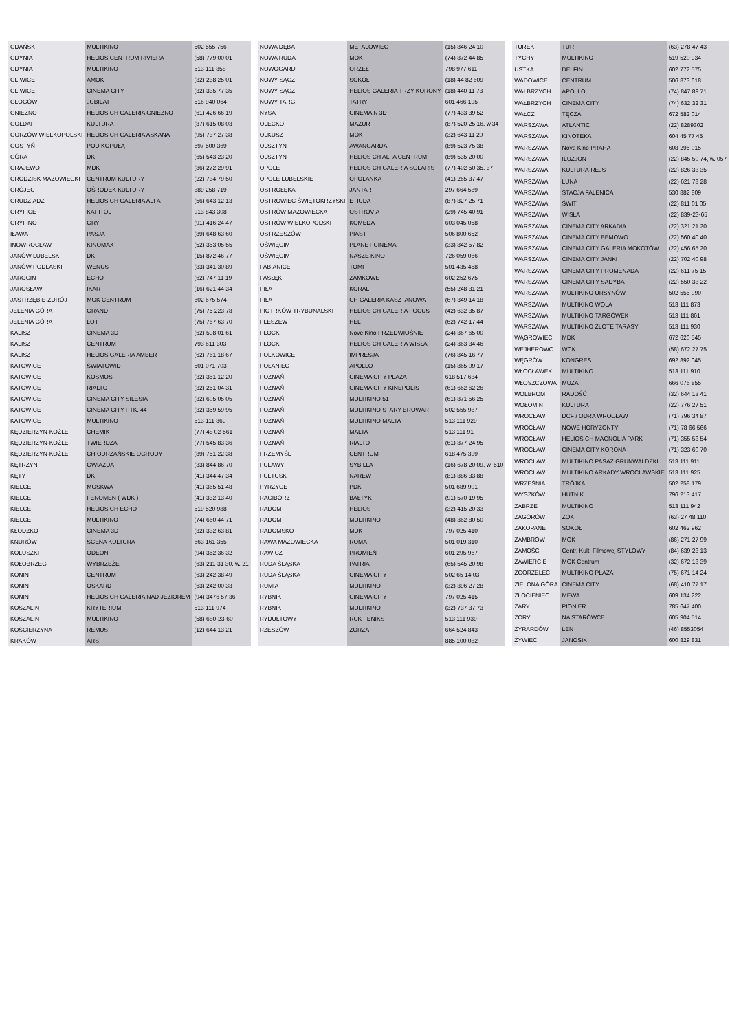| GDAŃSK | MULTIKINO | 502 555 756 |
| GDYNIA | HELIOS CENTRUM RIVIERA | (58) 779 00 01 |
| GDYNIA | MULTIKINO | 513 111 858 |
| GLIWICE | AMOK | (32) 238 25 01 |
| GLIWICE | CINEMA CITY | (32) 335 77 35 |
| GŁOGÓW | JUBILAT | 516 940 064 |
| GNIEZNO | HELIOS CH GALERIA GNIEZNO | (61) 426 66 19 |
| GOŁDAP | KULTURA | (87) 615 08 03 |
| GORZÓW WIELKOPOLSKI | HELIOS CH GALERIA ASKANA | (95) 737 27 38 |
| GOSTYŃ | POD KOPUŁĄ | 697 500 369 |
| GÓRA | DK | (65) 543 23 20 |
| GRAJEWO | MDK | (86) 272 29 91 |
| GRODZISK MAZOWIECKI | CENTRUM KULTURY | (22) 734 79 50 |
| GRÓJEC | OŚRODEK KULTURY | 889 258 719 |
| GRUDZIĄDZ | HELIOS CH GALERIA ALFA | (56) 643 12 13 |
| GRYFICE | KAPITOL | 913 843 308 |
| GRYFINO | GRYF | (91) 416 24 47 |
| IŁAWA | PASJA | (89) 648 63 60 |
| INOWROCŁAW | KINOMAX | (52) 353 05 55 |
| JANÓW LUBELSKI | DK | (15) 872 46 77 |
| JANÓW PODLASKI | WENUS | (83) 341 30 89 |
| JAROCIN | ECHO | (62) 747 11 19 |
| JAROSŁAW | IKAR | (16) 621 44 34 |
| JASTRZĘBIE-ZDRÓJ | MOK CENTRUM | 602 675 574 |
| JELENIA GÓRA | GRAND | (75) 75 223 78 |
| JELENIA GÓRA | LOT | (75) 767 63 70 |
| KALISZ | CINEMA 3D | (62) 598 01 61 |
| KALISZ | CENTRUM | 793 611 303 |
| KALISZ | HELIOS GALERIA AMBER | (62) 761 18 67 |
| KATOWICE | ŚWIATOWID | 501 071 703 |
| KATOWICE | KOSMOS | (32) 351 12 20 |
| KATOWICE | RIALTO | (32) 251 04 31 |
| KATOWICE | CINEMA CITY SILESIA | (32) 605 05 05 |
| KATOWICE | CINEMA CITY PTK. 44 | (32) 359 59 95 |
| KATOWICE | MULTIKINO | 513 111 869 |
| KĘDZIERZYN-KOŹLE | CHEMIK | (77) 48 02-561 |
| KĘDZIERZYN-KOŹLE | TWIERDZA | (77) 545 83 36 |
| KĘDZIERZYN-KOŹLE | CH ODRZAŃSKIE OGRODY | (89) 751 22 38 |
| KĘTRZYN | GWIAZDA | (33) 844 86 70 |
| KĘTY | DK | (41) 344 47 34 |
| KIELCE | MOSKWA | (41) 365 51 48 |
| KIELCE | FENOMEN ( WDK ) | (41) 332 13 40 |
| KIELCE | HELIOS CH ECHO | 519 520 988 |
| KIELCE | MULTIKINO | (74) 660 44 71 |
| KŁODZKO | CINEMA 3D | (32) 332 63 81 |
| KNURÓW | SCENA KULTURA | 663 161 355 |
| KOLUSZKI | ODEON | (94) 352 36 32 |
| KOŁOBRZEG | WYBRZEŻE | (63) 211 31 30, w. 21 |
| KONIN | CENTRUM | (63) 242 38 49 |
| KONIN | OSKARD | (63) 242 00 33 |
| KONIN | HELIOS CH GALERIA NAD JEZIOREM | (94) 3476 57 36 |
| KOSZALIN | KRYTERIUM | 513 111 974 |
| KOSZALIN | MULTIKINO | (58) 680-23-60 |
| KOŚCIERZYNA | REMUS | (12) 644 13 21 |
| KRAKÓW | ARS | |
| NOWA DĘBA | METALOWIEC | (15) 846 24 10 |
| NOWA RUDA | MOK | (74) 872 44 85 |
| NOWOGARD | ORZEŁ | 798 977 611 |
| NOWY SĄCZ | SOKÓŁ | (18) 44 82 609 |
| NOWY SĄCZ | HELIOS GALERIA TRZY KORONY | (18) 440 11 73 |
| NOWY TARG | TATRY | 601 466 195 |
| NYSA | CINEMA N 3D | (77) 433 39 52 |
| OLECKO | MAZUR | (87) 520 25 16, w.34 |
| OLKUSZ | MOK | (32) 643 11 20 |
| OLSZTYN | AWANGARDA | (89) 523 75 38 |
| OLSZTYN | HELIOS CH ALFA CENTRUM | (89) 535 20 00 |
| OPOLE | HELIOS CH GALERIA SOLARIS | (77) 402 50 35, 37 |
| OPOLE LUBELSKIE | OPOLANKA | (41) 265 37 47 |
| OSTROŁĘKA | JANTAR | 297 664 589 |
| OSTROWIEC ŚWIĘTOKRZYSKI | ETIUDA | (87) 827 25 71 |
| OSTRÓW MAZOWIECKA | OSTROVIA | (29) 745 40 91 |
| OSTRÓW WIELKOPOLSKI | KOMEDA | 603 045 058 |
| OSTRZESZÓW | PIAST | 506 800 652 |
| OŚWIĘCIM | PLANET CINEMA | (33) 842 57 82 |
| OŚWIĘCIM | NASZE KINO | 726 059 066 |
| PABIANICE | TOMI | 501 435 458 |
| PASŁĘK | ZAMKOWE | 602 252 675 |
| PIŁA | KORAL | (55) 248 31 21 |
| PIŁA | CH GALERIA KASZTANOWA | (67) 349 14 18 |
| PIOTRKÓW TRYBUNALSKI | HELIOS CH GALERIA FOCUS | (42) 632 35 87 |
| PLESZEW | HEL | (62) 742 17 44 |
| PŁOCK | Nove Kino PRZEDWIOŚNIE | (24) 367 65 00 |
| PŁOCK | HELIOS CH GALERIA WISŁA | (24) 363 34 46 |
| POLKOWICE | IMPRESJA | (76) 845 16 77 |
| POŁANIEC | APOLLO | (15) 865 09 17 |
| POZNAŃ | CINEMA CITY PLAZA | 618 517 634 |
| POZNAŃ | CINEMA CITY KINEPOLIS | (61) 662 62 26 |
| POZNAŃ | MULTIKINO 51 | (61) 871 56 25 |
| POZNAŃ | MULTIKINO STARY BROWAR | 502 555 987 |
| POZNAŃ | MULTIKINO MALTA | 513 111 929 |
| POZNAŃ | MALTA | 513 111 91 |
| POZNAŃ | RIALTO | (61) 877 24 95 |
| PRZEMYŚL | CENTRUM | 618 475 399 |
| PUŁAWY | SYBILLA | (16) 678 20 09, w. 510 |
| PUŁTUSK | NAREW | (81) 886 33 88 |
| PYRZYCE | PDK | 501 689 901 |
| RACIBÓRZ | BAŁTYK | (91) 570 19 95 |
| RADOM | HELIOS | (32) 415 20 33 |
| RADOM | MULTIKINO | (48) 362 80 50 |
| RADOMSKO | MDK | 797 025 410 |
| RAWA MAZOWIECKA | ROMA | 501 019 310 |
| RAWICZ | PROMIEŃ | 601 295 967 |
| RUDA ŚLĄSKA | PATRIA | (65) 545 20 98 |
| RUDA ŚLĄSKA | CINEMA CITY | 502 65 14 03 |
| RUMIA | MULTIKINO | (32) 396 27 28 |
| RYBNIK | CINEMA CITY | 797 025 415 |
| RYBNIK | MULTIKINO | (32) 737 37 73 |
| RYDUŁTOWY | RCK FENIKS | 513 111 939 |
| RZESZÓW | ZORZA | 664 524 843 |
| | | 885 100 082 |
| TUREK | TUR | (63) 278 47 43 |
| TYCHY | MULTIKINO | 519 520 934 |
| USTKA | DELFIN | 602 772 575 |
| WADOWICE | CENTRUM | 506 873 618 |
| WAŁBRZYCH | APOLLO | (74) 847 89 71 |
| WAŁBRZYCH | CINEMA CITY | (74) 632 32 31 |
| WAŁCZ | TĘCZA | 672 582 014 |
| WARSZAWA | ATLANTIC | (22) 8289302 |
| WARSZAWA | KINOTEKA | 604 45 77 45 |
| WARSZAWA | Nove Kino PRAHA | 608 295 015 |
| WARSZAWA | ILUZJON | (22) 845 50 74, w. 057 |
| WARSZAWA | KULTURA-REJS | (22) 826 33 35 |
| WARSZAWA | LUNA | (22) 621 78 28 |
| WARSZAWA | STACJA FALENICA | 530 882 809 |
| WARSZAWA | ŚWIT | (22) 811 01 05 |
| WARSZAWA | WISŁA | (22) 839-23-65 |
| WARSZAWA | CINEMA CITY ARKADIA | (22) 321 21 20 |
| WARSZAWA | CINEMA CITY BEMOWO | (22) 560 40 40 |
| WARSZAWA | CINEMA CITY GALERIA MOKOTÓW | (22) 456 65 20 |
| WARSZAWA | CINEMA CITY JANKI | (22) 702 40 98 |
| WARSZAWA | CINEMA CITY PROMENADA | (22) 611 75 15 |
| WARSZAWA | CINEMA CITY SADYBA | (22) 550 33 22 |
| WARSZAWA | MULTIKINO URSYNÓW | 502 555 990 |
| WARSZAWA | MULTIKINO WOLA | 513 111 873 |
| WARSZAWA | MULTIKINO TARGÓWEK | 513 111 861 |
| WARSZAWA | MULTIKINO ZŁOTE TARASY | 513 111 930 |
| WĄGROWIEC | MDK | 672 620 545 |
| WEJHEROWO | WCK | (58) 672 27 75 |
| WĘGRÓW | KONGRES | 692 892 045 |
| WŁOCŁAWEK | MULTIKINO | 513 111 910 |
| WŁOSZCZOWA | MUZA | 666 076 855 |
| WOLBROM | RADOŚĆ | (32) 644 13 41 |
| WOŁOMIN | KULTURA | (22) 776 27 51 |
| WROCŁAW | DCF / ODRA WROCŁAW | (71) 796 34 87 |
| WROCŁAW | NOWE HORYZONTY | (71) 78 66 566 |
| WROCŁAW | HELIOS CH MAGNOLIA PARK | (71) 355 53 54 |
| WROCŁAW | CINEMA CITY KORONA | (71) 323 60 70 |
| WROCŁAW | MULTIKINO PASAŻ GRUNWALDZKI | 513 111 911 |
| WROCŁAW | MULTIKINO ARKADY WROCŁAWSKIE | 513 111 925 |
| WRZEŚNIA | TRÓJKA | 502 258 179 |
| WYSZKÓW | HUTNIK | 796 213 417 |
| ZABRZE | MULTIKINO | 513 111 942 |
| ZAGÓRÓW | ZOK | (63) 27 48 110 |
| ZAKOPANE | SOKOŁ | 602 462 962 |
| ZAMBRÓW | MOK | (86) 271 27 99 |
| ZAMOŚĆ | Centr. Kult. Filmowej STYLOWY | (84) 639 23 13 |
| ZAWIERCIE | MOK Centrum | (32) 672 13 39 |
| ZGORZELEC | MULTIKINO PLAZA | (75) 671 14 24 |
| ZIELONA GÓRA | CINEMA CITY | (68) 410 77 17 |
| ZŁOCIENIEC | MEWA | 609 134 222 |
| ŻARY | PIONIER | 785 647 400 |
| ŻORY | NA STARÓWCE | 605 904 514 |
| ŻYRARDÓW | LEN | (46) 8553054 |
| ŻYWIEC | JANOSIK | 600 829 831 |